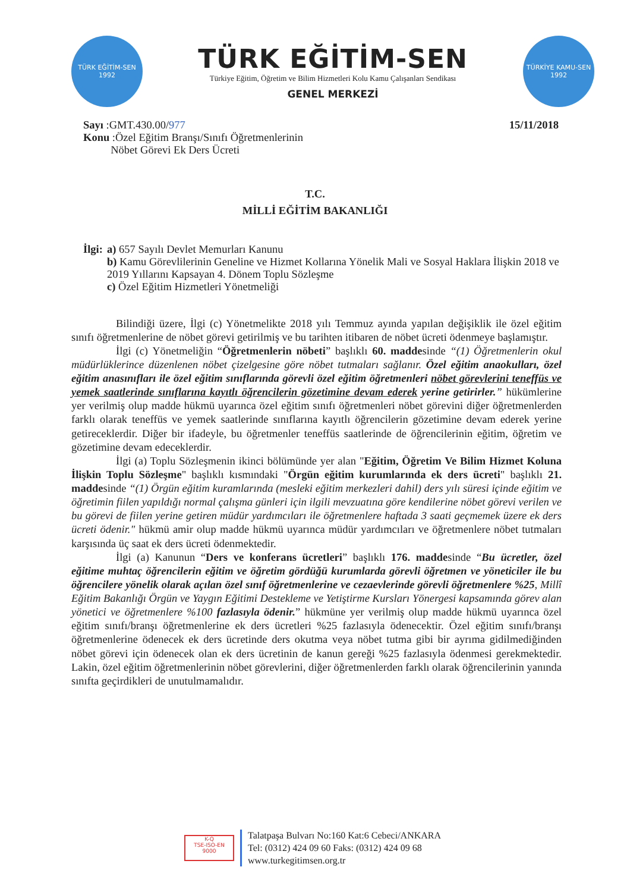TÜRK EĞİTİM-SEN
1992
TÜRK EĞİTİM-SEN
Türkiye Eğitim, Öğretim ve Bilim Hizmetleri Kolu Kamu Çalışanları Sendikası
GENEL MERKEZİ
TÜRKİYE KAMU-SEN
1992
Sayı :GMT.430.00/977
Konu :Özel Eğitim Branşı/Sınıfı Öğretmenlerinin
Nöbet Görevi Ek Ders Ücreti
15/11/2018
T.C.
MİLLİ EĞİTİM BAKANLIĞI
İlgi: a) 657 Sayılı Devlet Memurları Kanunu
b) Kamu Görevlilerinin Geneline ve Hizmet Kollarına Yönelik Mali ve Sosyal Haklara İlişkin 2018 ve 2019 Yıllarını Kapsayan 4. Dönem Toplu Sözleşme
c) Özel Eğitim Hizmetleri Yönetmeliği
Bilindiği üzere, İlgi (c) Yönetmelikte 2018 yılı Temmuz ayında yapılan değişiklik ile özel eğitim sınıfı öğretmenlerine de nöbet görevi getirilmiş ve bu tarihten itibaren de nöbet ücreti ödenmeye başlamıştır.
İlgi (c) Yönetmeliğin “Öğretmenlerin nöbeti” başlıklı 60. maddesinde “(1) Öğretmenlerin okul müdürlüklerince düzenlenen nöbet çizelgesine göre nöbet tutmaları sağlanır. Özel eğitim anaokulları, özel eğitim anasınıfları ile özel eğitim sınıflarında görevli özel eğitim öğretmenleri nöbet görevlerini teneffüs ve yemek saatlerinde sınıflarına kayıtlı öğrencilerin gözetimine devam ederek yerine getirirler.” hükümlerine yer verilmiş olup madde hükmü uyarınca özel eğitim sınıfı öğretmenleri nöbet görevini diğer öğretmenlerden farklı olarak teneffüs ve yemek saatlerinde sınıflarına kayıtlı öğrencilerin gözetimine devam ederek yerine getireceklerdir. Diğer bir ifadeyle, bu öğretmenler teneffüs saatlerinde de öğrencilerinin eğitim, öğretim ve gözetimine devam edeceklerdir.
İlgi (a) Toplu Sözleşmenin ikinci bölümünde yer alan "Eğitim, Öğretim Ve Bilim Hizmet Koluna İlişkin Toplu Sözleşme" başlıklı kısmındaki "Örgün eğitim kurumlarında ek ders ücreti" başlıklı 21. maddesinde “(1) Örgün eğitim kuramlarında (mesleki eğitim merkezleri dahil) ders yılı süresi içinde eğitim ve öğretimin fiilen yapıldığı normal çalışma günleri için ilgili mevzuatına göre kendilerine nöbet görevi verilen ve bu görevi de fiilen yerine getiren müdür yardımcıları ile öğretmenlere haftada 3 saati geçmemek üzere ek ders ücreti ödenir." hükmü amir olup madde hükmü uyarınca müdür yardımcıları ve öğretmenlere nöbet tutmaları karşısında üç saat ek ders ücreti ödenmektedir.
İlgi (a) Kanunun “Ders ve konferans ücretleri” başlıklı 176. maddesinde “Bu ücretler, özel eğitime muhtaç öğrencilerin eğitim ve öğretim gördüğü kurumlarda görevli öğretmen ve yöneticiler ile bu öğrencilere yönelik olarak açılan özel sınıf öğretmenlerine ve cezaevlerinde görevli öğretmenlere %25, Millî Eğitim Bakanlığı Örgün ve Yaygın Eğitimi Destekleme ve Yetiştirme Kursları Yönergesi kapsamında görev alan yönetici ve öğretmenlere %100 fazlasıyla ödenir.” hükmüne yer verilmiş olup madde hükmü uyarınca özel eğitim sınıfı/branşı öğretmenlerine ek ders ücretleri %25 fazlasıyla ödenecektir. Özel eğitim sınıfı/branşı öğretmenlerine ödenecek ek ders ücretinde ders okutma veya nöbet tutma gibi bir ayrıma gidilmediğinden nöbet görevi için ödenecek olan ek ders ücretinin de kanun gereği %25 fazlasıyla ödenmesi gerekmektedir. Lakin, özel eğitim öğretmenlerinin nöbet görevlerini, diğer öğretmenlerden farklı olarak öğrencilerinin yanında sınıfta geçirdikleri de unutulmamalıdır.
K-Q
TSE-ISO-EN
9000
Talatpaşa Bulvarı No:160 Kat:6 Cebeci/ANKARA
Tel: (0312) 424 09 60 Faks: (0312) 424 09 68
www.turkegitimsen.org.tr